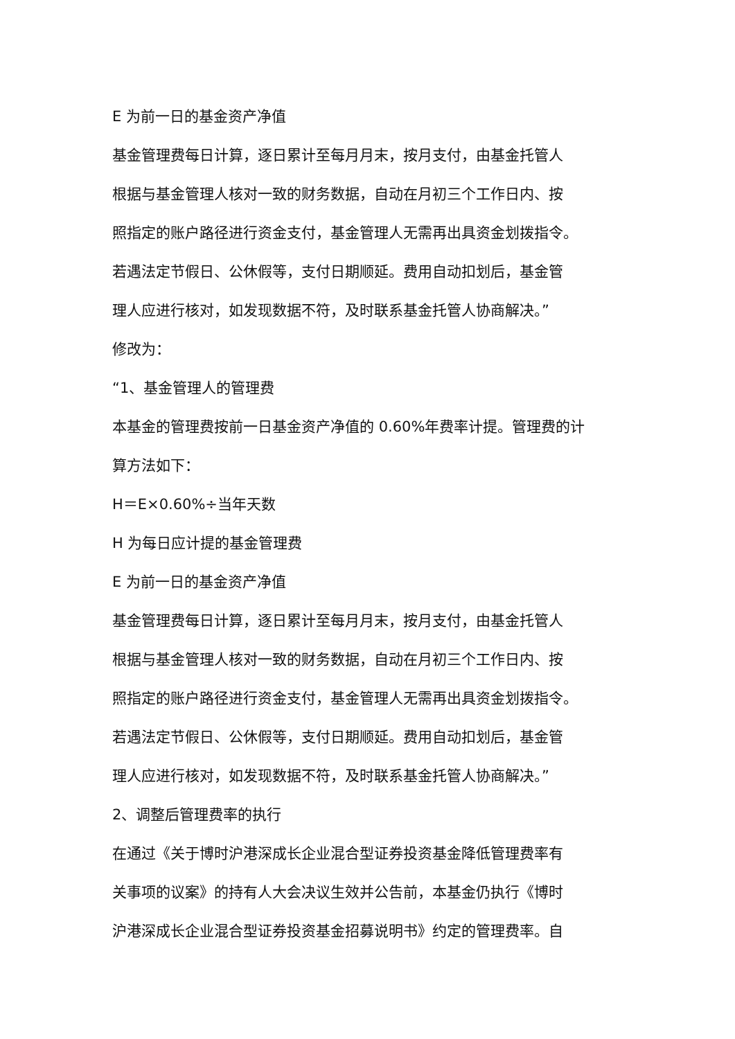E 为前一日的基金资产净值
基金管理费每日计算，逐日累计至每月月末，按月支付，由基金托管人
根据与基金管理人核对一致的财务数据，自动在月初三个工作日内、按
照指定的账户路径进行资金支付，基金管理人无需再出具资金划拨指令。
若遇法定节假日、公休假等，支付日期顺延。费用自动扣划后，基金管
理人应进行核对，如发现数据不符，及时联系基金托管人协商解决。”
修改为：
“1、基金管理人的管理费
本基金的管理费按前一日基金资产净值的 0.60%年费率计提。管理费的计
算方法如下：
H＝E×0.60%÷当年天数
H 为每日应计提的基金管理费
E 为前一日的基金资产净值
基金管理费每日计算，逐日累计至每月月末，按月支付，由基金托管人
根据与基金管理人核对一致的财务数据，自动在月初三个工作日内、按
照指定的账户路径进行资金支付，基金管理人无需再出具资金划拨指令。
若遇法定节假日、公休假等，支付日期顺延。费用自动扣划后，基金管
理人应进行核对，如发现数据不符，及时联系基金托管人协商解决。”
2、调整后管理费率的执行
在通过《关于博时沪港深成长企业混合型证券投资基金降低管理费率有
关事项的议案》的持有人大会决议生效并公告前，本基金仍执行《博时
沪港深成长企业混合型证券投资基金招募说明书》约定的管理费率。自